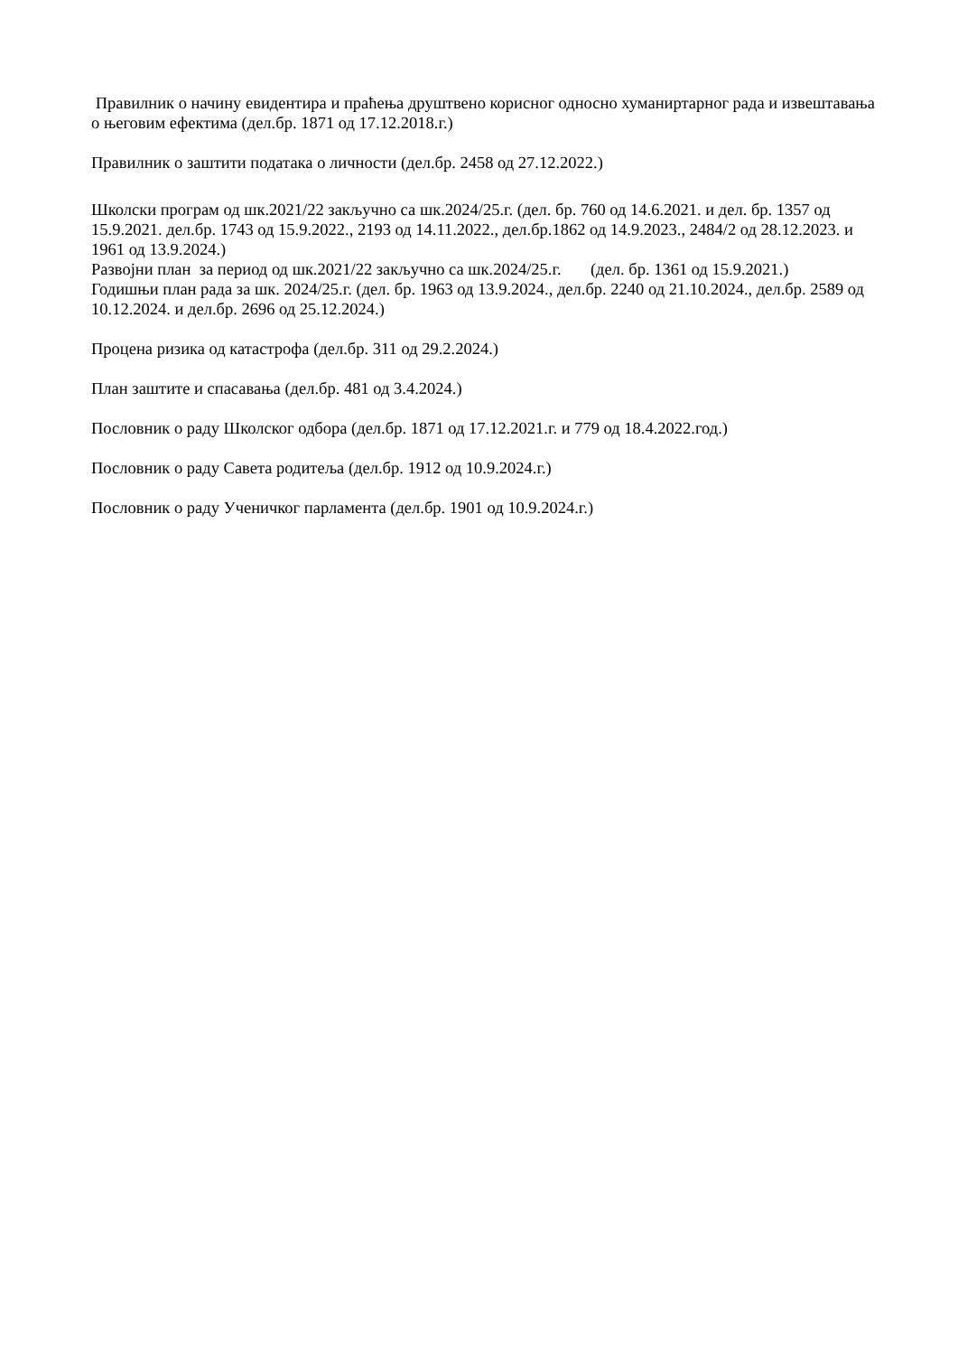Правилник о начину евидентира и праћења друштвено корисног односно хуманиртарног рада и извештавања о његовим ефектима (дел.бр. 1871 од 17.12.2018.г.)
Правилник о заштити података о личности (дел.бр. 2458 од 27.12.2022.)
Школски програм од шк.2021/22 закључно са шк.2024/25.г. (дел. бр. 760 од 14.6.2021. и дел. бр. 1357 од 15.9.2021. дел.бр. 1743 од 15.9.2022., 2193 од 14.11.2022., дел.бр.1862 од 14.9.2023., 2484/2 од 28.12.2023. и 1961 од 13.9.2024.)
Развојни план за период од шк.2021/22 закључно са шк.2024/25.г. (дел. бр. 1361 од 15.9.2021.)
Годишњи план рада за шк. 2024/25.г. (дел. бр. 1963 од 13.9.2024., дел.бр. 2240 од 21.10.2024., дел.бр. 2589 од 10.12.2024. и дел.бр. 2696 од 25.12.2024.)
Процена ризика од катастрофа (дел.бр. 311 од 29.2.2024.)
План заштите и спасавања (дел.бр. 481 од 3.4.2024.)
Пословник о раду Школског одбора (дел.бр. 1871 од 17.12.2021.г. и 779 од 18.4.2022.год.)
Пословник о раду Савета родитеља (дел.бр. 1912 од 10.9.2024.г.)
Пословник о раду Ученичког парламента (дел.бр. 1901 од 10.9.2024.г.)